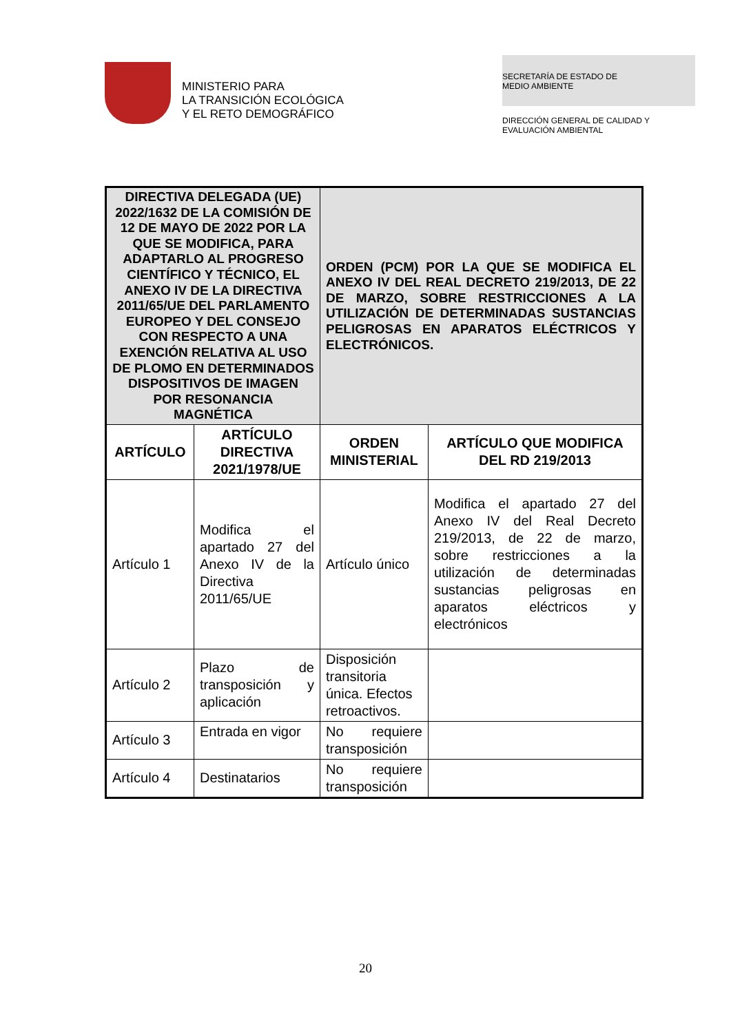MINISTERIO PARA
LA TRANSICIÓN ECOLÓGICA
Y EL RETO DEMOGRÁFICO
SECRETARÍA DE ESTADO DE
MEDIO AMBIENTE
DIRECCIÓN GENERAL DE CALIDAD Y
EVALUACIÓN AMBIENTAL
| DIRECTIVA DELEGADA (UE) 2022/1632 DE LA COMISIÓN DE 12 DE MAYO DE 2022 POR LA QUE SE MODIFICA, PARA ADAPTARLO AL PROGRESO CIENTÍFICO Y TÉCNICO, EL ANEXO IV DE LA DIRECTIVA 2011/65/UE DEL PARLAMENTO EUROPEO Y DEL CONSEJO CON RESPECTO A UNA EXENCIÓN RELATIVA AL USO DE PLOMO EN DETERMINADOS DISPOSITIVOS DE IMAGEN POR RESONANCIA MAGNÉTICA | | ORDEN (PCM) POR LA QUE SE MODIFICA EL ANEXO IV DEL REAL DECRETO 219/2013, DE 22 DE MARZO, SOBRE RESTRICCIONES A LA UTILIZACIÓN DE DETERMINADAS SUSTANCIAS PELIGROSAS EN APARATOS ELÉCTRICOS Y ELECTRÓNICOS. | |
| ARTÍCULO | ARTÍCULO DIRECTIVA 2021/1978/UE | ORDEN MINISTERIAL | ARTÍCULO QUE MODIFICA DEL RD 219/2013 |
| Artículo 1 | Modifica el apartado 27 del Anexo IV de la Directiva 2011/65/UE | Artículo único | Modifica el apartado 27 del Anexo IV del Real Decreto 219/2013, de 22 de marzo, sobre restricciones a la utilización de determinadas sustancias peligrosas en aparatos eléctricos y electrónicos |
| Artículo 2 | Plazo de transposición y aplicación | Disposición transitoria única. Efectos retroactivos. | |
| Artículo 3 | Entrada en vigor | No requiere transposición | |
| Artículo 4 | Destinatarios | No requiere transposición | |
20